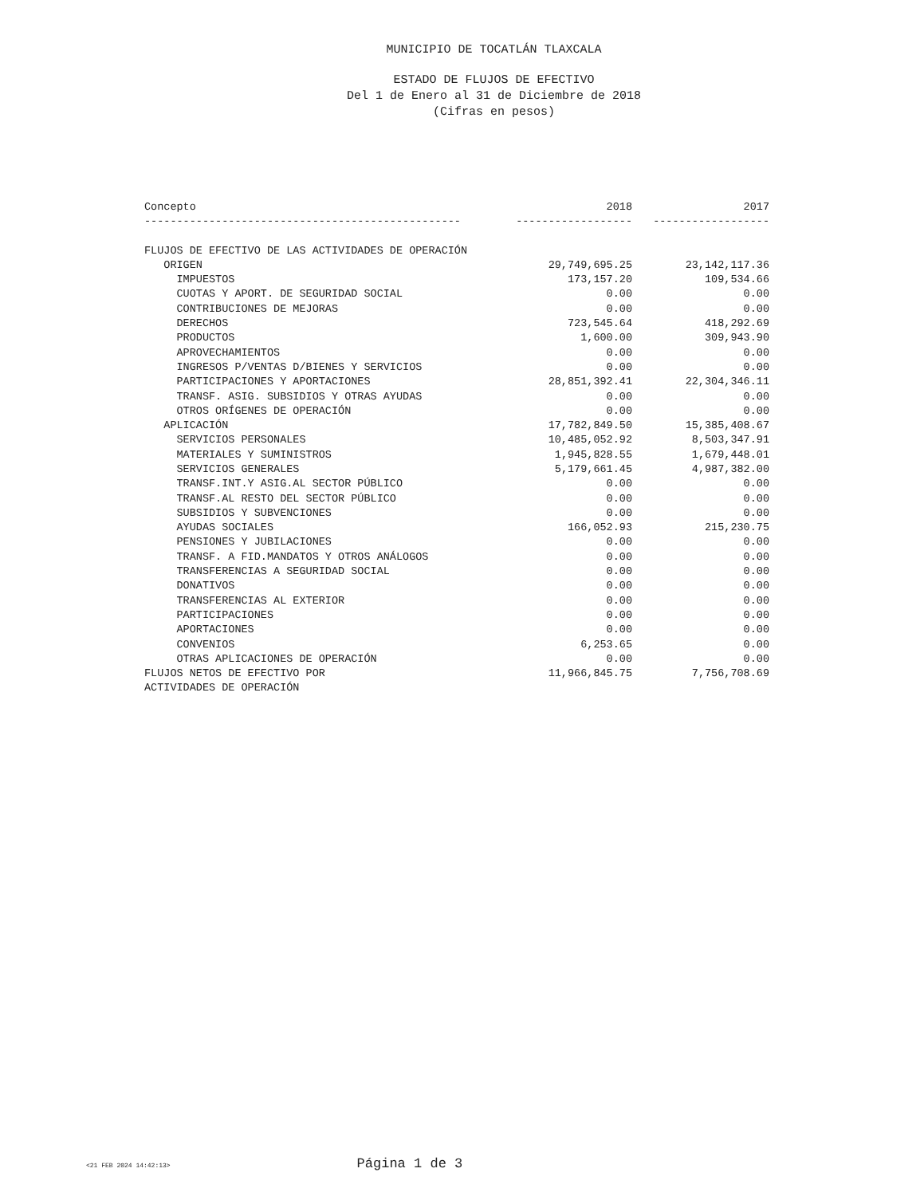MUNICIPIO DE TOCATLÁN TLAXCALA
ESTADO DE FLUJOS DE EFECTIVO
Del 1 de Enero al 31 de Diciembre de 2018
(Cifras en pesos)
| Concepto | 2018 | 2017 |
| --- | --- | --- |
| ------------------------------------------------- | ------------------ | ------------------ |
| FLUJOS DE EFECTIVO DE LAS ACTIVIDADES DE OPERACIÓN | | |
| ORIGEN | 29,749,695.25 | 23,142,117.36 |
| IMPUESTOS | 173,157.20 | 109,534.66 |
| CUOTAS Y APORT. DE SEGURIDAD SOCIAL | 0.00 | 0.00 |
| CONTRIBUCIONES DE MEJORAS | 0.00 | 0.00 |
| DERECHOS | 723,545.64 | 418,292.69 |
| PRODUCTOS | 1,600.00 | 309,943.90 |
| APROVECHAMIENTOS | 0.00 | 0.00 |
| INGRESOS P/VENTAS D/BIENES Y SERVICIOS | 0.00 | 0.00 |
| PARTICIPACIONES Y APORTACIONES | 28,851,392.41 | 22,304,346.11 |
| TRANSF. ASIG. SUBSIDIOS Y OTRAS AYUDAS | 0.00 | 0.00 |
| OTROS ORÍGENES DE OPERACIÓN | 0.00 | 0.00 |
| APLICACIÓN | 17,782,849.50 | 15,385,408.67 |
| SERVICIOS PERSONALES | 10,485,052.92 | 8,503,347.91 |
| MATERIALES Y SUMINISTROS | 1,945,828.55 | 1,679,448.01 |
| SERVICIOS GENERALES | 5,179,661.45 | 4,987,382.00 |
| TRANSF.INT.Y ASIG.AL SECTOR PÚBLICO | 0.00 | 0.00 |
| TRANSF.AL RESTO DEL SECTOR PÚBLICO | 0.00 | 0.00 |
| SUBSIDIOS Y SUBVENCIONES | 0.00 | 0.00 |
| AYUDAS SOCIALES | 166,052.93 | 215,230.75 |
| PENSIONES Y JUBILACIONES | 0.00 | 0.00 |
| TRANSF. A FID.MANDATOS Y OTROS ANÁLOGOS | 0.00 | 0.00 |
| TRANSFERENCIAS A SEGURIDAD SOCIAL | 0.00 | 0.00 |
| DONATIVOS | 0.00 | 0.00 |
| TRANSFERENCIAS AL EXTERIOR | 0.00 | 0.00 |
| PARTICIPACIONES | 0.00 | 0.00 |
| APORTACIONES | 0.00 | 0.00 |
| CONVENIOS | 6,253.65 | 0.00 |
| OTRAS APLICACIONES DE OPERACIÓN | 0.00 | 0.00 |
| FLUJOS NETOS DE EFECTIVO POR | 11,966,845.75 | 7,756,708.69 |
| ACTIVIDADES DE OPERACIÓN | | |
<21 FEB 2024 14:42:13> Página 1 de 3